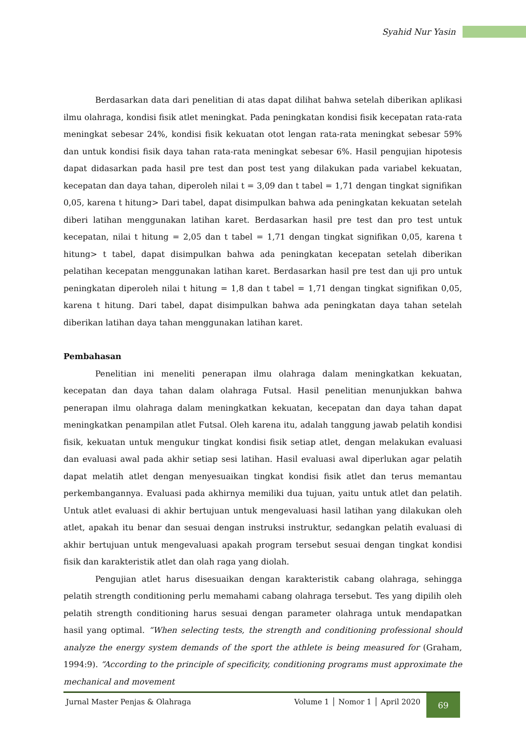Syahid Nur Yasin
Berdasarkan data dari penelitian di atas dapat dilihat bahwa setelah diberikan aplikasi ilmu olahraga, kondisi fisik atlet meningkat. Pada peningkatan kondisi fisik kecepatan rata-rata meningkat sebesar 24%, kondisi fisik kekuatan otot lengan rata-rata meningkat sebesar 59% dan untuk kondisi fisik daya tahan rata-rata meningkat sebesar 6%. Hasil pengujian hipotesis dapat didasarkan pada hasil pre test dan post test yang dilakukan pada variabel kekuatan, kecepatan dan daya tahan, diperoleh nilai t = 3,09 dan t tabel = 1,71 dengan tingkat signifikan 0,05, karena t hitung> Dari tabel, dapat disimpulkan bahwa ada peningkatan kekuatan setelah diberi latihan menggunakan latihan karet. Berdasarkan hasil pre test dan pro test untuk kecepatan, nilai t hitung = 2,05 dan t tabel = 1,71 dengan tingkat signifikan 0,05, karena t hitung> t tabel, dapat disimpulkan bahwa ada peningkatan kecepatan setelah diberikan pelatihan kecepatan menggunakan latihan karet. Berdasarkan hasil pre test dan uji pro untuk peningkatan diperoleh nilai t hitung = 1,8 dan t tabel = 1,71 dengan tingkat signifikan 0,05, karena t hitung. Dari tabel, dapat disimpulkan bahwa ada peningkatan daya tahan setelah diberikan latihan daya tahan menggunakan latihan karet.
Pembahasan
Penelitian ini meneliti penerapan ilmu olahraga dalam meningkatkan kekuatan, kecepatan dan daya tahan dalam olahraga Futsal. Hasil penelitian menunjukkan bahwa penerapan ilmu olahraga dalam meningkatkan kekuatan, kecepatan dan daya tahan dapat meningkatkan penampilan atlet Futsal. Oleh karena itu, adalah tanggung jawab pelatih kondisi fisik, kekuatan untuk mengukur tingkat kondisi fisik setiap atlet, dengan melakukan evaluasi dan evaluasi awal pada akhir setiap sesi latihan. Hasil evaluasi awal diperlukan agar pelatih dapat melatih atlet dengan menyesuaikan tingkat kondisi fisik atlet dan terus memantau perkembangannya. Evaluasi pada akhirnya memiliki dua tujuan, yaitu untuk atlet dan pelatih. Untuk atlet evaluasi di akhir bertujuan untuk mengevaluasi hasil latihan yang dilakukan oleh atlet, apakah itu benar dan sesuai dengan instruksi instruktur, sedangkan pelatih evaluasi di akhir bertujuan untuk mengevaluasi apakah program tersebut sesuai dengan tingkat kondisi fisik dan karakteristik atlet dan olah raga yang diolah.
Pengujian atlet harus disesuaikan dengan karakteristik cabang olahraga, sehingga pelatih strength conditioning perlu memahami cabang olahraga tersebut. Tes yang dipilih oleh pelatih strength conditioning harus sesuai dengan parameter olahraga untuk mendapatkan hasil yang optimal. “When selecting tests, the strength and conditioning professional should analyze the energy system demands of the sport the athlete is being measured for (Graham, 1994:9). “According to the principle of specificity, conditioning programs must approximate the mechanical and movement
Jurnal Master Penjas & Olahraga
Volume 1 │ Nomor 1 │ April 2020
69